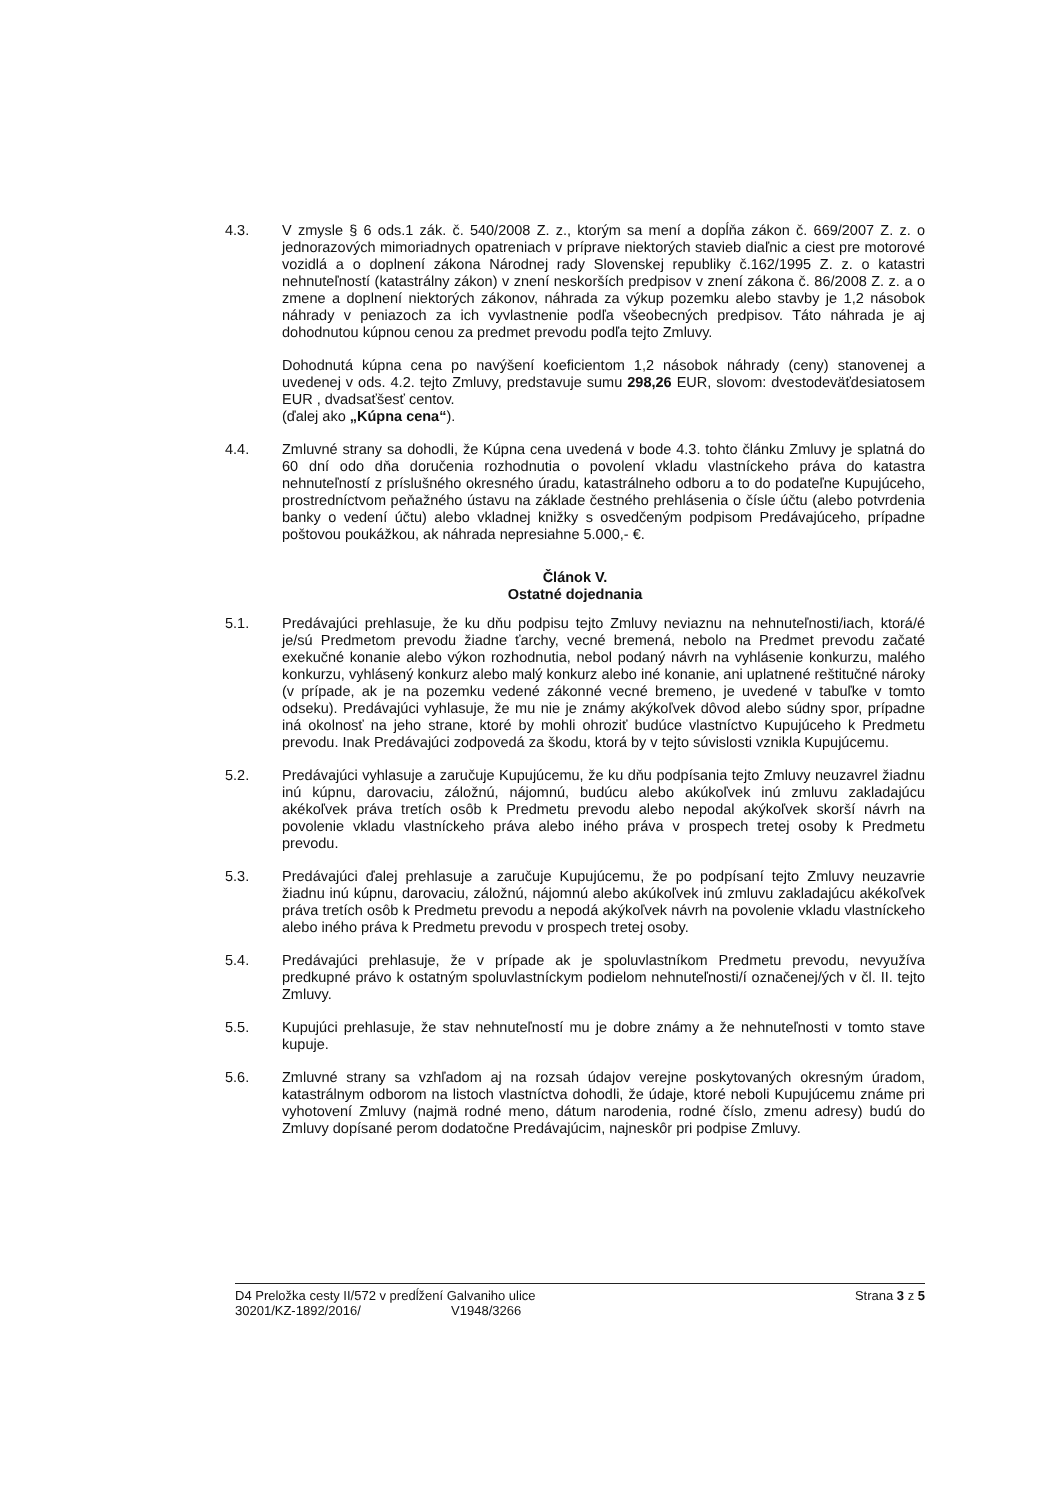4.3. V zmysle § 6 ods.1 zák. č. 540/2008 Z. z., ktorým sa mení a dopĺňa zákon č. 669/2007 Z. z. o jednorazových mimoriadnych opatreniach v príprave niektorých stavieb diaľnic a ciest pre motorové vozidlá a o doplnení zákona Národnej rady Slovenskej republiky č.162/1995 Z. z. o katastri nehnuteľností (katastrálny zákon) v znení neskorších predpisov v znení zákona č. 86/2008 Z. z. a o zmene a doplnení niektorých zákonov, náhrada za výkup pozemku alebo stavby je 1,2 násobok náhrady v peniazoch za ich vyvlastnenie podľa všeobecných predpisov. Táto náhrada je aj dohodnutou kúpnou cenou za predmet prevodu podľa tejto Zmluvy.
Dohodnutá kúpna cena po navýšení koeficientom 1,2 násobok náhrady (ceny) stanovenej a uvedenej v ods. 4.2. tejto Zmluvy, predstavuje sumu 298,26 EUR, slovom: dvestodeväťdesiatosem EUR , dvadsaťšesť centov.
(ďalej ako „Kúpna cena“).
4.4. Zmluvné strany sa dohodli, že Kúpna cena uvedená v bode 4.3. tohto článku Zmluvy je splatná do 60 dní odo dňa doručenia rozhodnutia o povolení vkladu vlastníckeho práva do katastra nehnuteľností z príslušného okresného úradu, katastrálneho odboru a to do podateľne Kupujúceho, prostredníctvom peňažného ústavu na základe čestného prehlásenia o čísle účtu (alebo potvrdenia banky o vedení účtu) alebo vkladnej knižky s osvedčeným podpisom Predávajúceho, prípadne poštovou poukážkou, ak náhrada nepresiahne 5.000,- €.
Článok V.
Ostatné dojednania
5.1. Predávajúci prehlasuje, že ku dňu podpisu tejto Zmluvy neviaznu na nehnuteľnosti/iach, ktorá/é je/sú Predmetom prevodu žiadne ťarchy, vecné bremená, nebolo na Predmet prevodu začaté exekučné konanie alebo výkon rozhodnutia, nebol podaný návrh na vyhlásenie konkurzu, malého konkurzu, vyhlásený konkurz alebo malý konkurz alebo iné konanie, ani uplatnené reštitučné nároky (v prípade, ak je na pozemku vedené zákonné vecné bremeno, je uvedené v tabuľke v tomto odseku). Predávajúci vyhlasuje, že mu nie je známy akýkoľvek dôvod alebo súdny spor, prípadne iná okolnosť na jeho strane, ktoré by mohli ohroziť budúce vlastníctvo Kupujúceho k Predmetu prevodu. Inak Predávajúci zodpovedá za škodu, ktorá by v tejto súvislosti vznikla Kupujúcemu.
5.2. Predávajúci vyhlasuje a zaručuje Kupujúcemu, že ku dňu podpísania tejto Zmluvy neuzavrel žiadnu inú kúpnu, darovaciu, záložnú, nájomnú, budúcu alebo akúkoľvek inú zmluvu zakladajúcu akékoľvek práva tretích osôb k Predmetu prevodu alebo nepodal akýkoľvek skorší návrh na povolenie vkladu vlastníckeho práva alebo iného práva v prospech tretej osoby k Predmetu prevodu.
5.3. Predávajúci ďalej prehlasuje a zaručuje Kupujúcemu, že po podpísaní tejto Zmluvy neuzavrie žiadnu inú kúpnu, darovaciu, záložnú, nájomnú alebo akúkoľvek inú zmluvu zakladajúcu akékoľvek práva tretích osôb k Predmetu prevodu a nepodá akýkoľvek návrh na povolenie vkladu vlastníckeho alebo iného práva k Predmetu prevodu v prospech tretej osoby.
5.4. Predávajúci prehlasuje, že v prípade ak je spoluvlastníkom Predmetu prevodu, nevyužíva predkupné právo k ostatným spoluvlastníckym podielom nehnuteľnosti/í označenej/ých v čl. II. tejto Zmluvy.
5.5. Kupujúci prehlasuje, že stav nehnuteľností mu je dobre známy a že nehnuteľnosti v tomto stave kupuje.
5.6. Zmluvné strany sa vzhľadom aj na rozsah údajov verejne poskytovaných okresným úradom, katastrálnym odborom na listoch vlastníctva dohodli, že údaje, ktoré neboli Kupujúcemu známe pri vyhotovení Zmluvy (najmä rodné meno, dátum narodenia, rodné číslo, zmenu adresy) budú do Zmluvy dopísané perom dodatočne Predávajúcim, najneskôr pri podpise Zmluvy.
D4 Preložka cesty II/572 v predĺžení Galvaniho ulice
30201/KZ-1892/2016/ V1948/3266
Strana 3 z 5